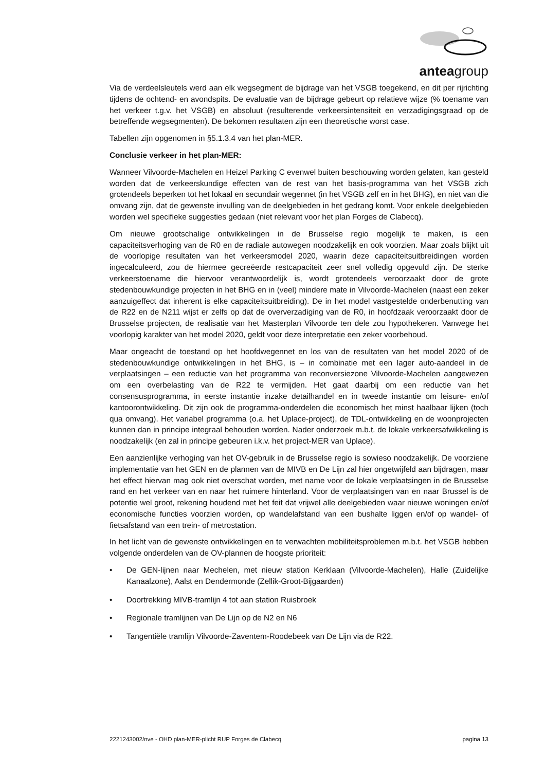anteagroup
Via de verdeelsleutels werd aan elk wegsegment de bijdrage van het VSGB toegekend, en dit per rijrichting tijdens de ochtend- en avondspits. De evaluatie van de bijdrage gebeurt op relatieve wijze (% toename van het verkeer t.g.v. het VSGB) en absoluut (resulterende verkeersintensiteit en verzadigingsgraad op de betreffende wegsegmenten). De bekomen resultaten zijn een theoretische worst case.
Tabellen zijn opgenomen in §5.1.3.4 van het plan-MER.
Conclusie verkeer in het plan-MER:
Wanneer Vilvoorde-Machelen en Heizel Parking C evenwel buiten beschouwing worden gelaten, kan gesteld worden dat de verkeerskundige effecten van de rest van het basis-programma van het VSGB zich grotendeels beperken tot het lokaal en secundair wegennet (in het VSGB zelf en in het BHG), en niet van die omvang zijn, dat de gewenste invulling van de deelgebieden in het gedrang komt. Voor enkele deelgebieden worden wel specifieke suggesties gedaan (niet relevant voor het plan Forges de Clabecq).
Om nieuwe grootschalige ontwikkelingen in de Brusselse regio mogelijk te maken, is een capaciteitsverhoging van de R0 en de radiale autowegen noodzakelijk en ook voorzien. Maar zoals blijkt uit de voorlopige resultaten van het verkeersmodel 2020, waarin deze capaciteitsuitbreidingen worden ingecalculeerd, zou de hiermee gecreëerde restcapaciteit zeer snel volledig opgevuld zijn. De sterke verkeerstoename die hiervoor verantwoordelijk is, wordt grotendeels veroorzaakt door de grote stedenbouwkundige projecten in het BHG en in (veel) mindere mate in Vilvoorde-Machelen (naast een zeker aanzuigeffect dat inherent is elke capaciteitsuitbreiding). De in het model vastgestelde onderbenutting van de R22 en de N211 wijst er zelfs op dat de oververzadiging van de R0, in hoofdzaak veroorzaakt door de Brusselse projecten, de realisatie van het Masterplan Vilvoorde ten dele zou hypothekeren. Vanwege het voorlopig karakter van het model 2020, geldt voor deze interpretatie een zeker voorbehoud.
Maar ongeacht de toestand op het hoofdwegennet en los van de resultaten van het model 2020 of de stedenbouwkundige ontwikkelingen in het BHG, is – in combinatie met een lager auto-aandeel in de verplaatsingen – een reductie van het programma van reconversiezone Vilvoorde-Machelen aangewezen om een overbelasting van de R22 te vermijden. Het gaat daarbij om een reductie van het consensusprogramma, in eerste instantie inzake detailhandel en in tweede instantie om leisure- en/of kantoorontwikkeling. Dit zijn ook de programma-onderdelen die economisch het minst haalbaar lijken (toch qua omvang). Het variabel programma (o.a. het Uplace-project), de TDL-ontwikkeling en de woonprojecten kunnen dan in principe integraal behouden worden. Nader onderzoek m.b.t. de lokale verkeersafwikkeling is noodzakelijk (en zal in principe gebeuren i.k.v. het project-MER van Uplace).
Een aanzienlijke verhoging van het OV-gebruik in de Brusselse regio is sowieso noodzakelijk. De voorziene implementatie van het GEN en de plannen van de MIVB en De Lijn zal hier ongetwijfeld aan bijdragen, maar het effect hiervan mag ook niet overschat worden, met name voor de lokale verplaatsingen in de Brusselse rand en het verkeer van en naar het ruimere hinterland. Voor de verplaatsingen van en naar Brussel is de potentie wel groot, rekening houdend met het feit dat vrijwel alle deelgebieden waar nieuwe woningen en/of economische functies voorzien worden, op wandelafstand van een bushalte liggen en/of op wandel- of fietsafstand van een trein- of metrostation.
In het licht van de gewenste ontwikkelingen en te verwachten mobiliteitsproblemen m.b.t. het VSGB hebben volgende onderdelen van de OV-plannen de hoogste prioriteit:
• De GEN-lijnen naar Mechelen, met nieuw station Kerklaan (Vilvoorde-Machelen), Halle (Zuidelijke Kanaalzone), Aalst en Dendermonde (Zellik-Groot-Bijgaarden)
• Doortrekking MIVB-tramlijn 4 tot aan station Ruisbroek
• Regionale tramlijnen van De Lijn op de N2 en N6
• Tangentiële tramlijn Vilvoorde-Zaventem-Roodebeek van De Lijn via de R22.
2221243002/nve - OHD plan-MER-plicht RUP Forges de Clabecq pagina 13